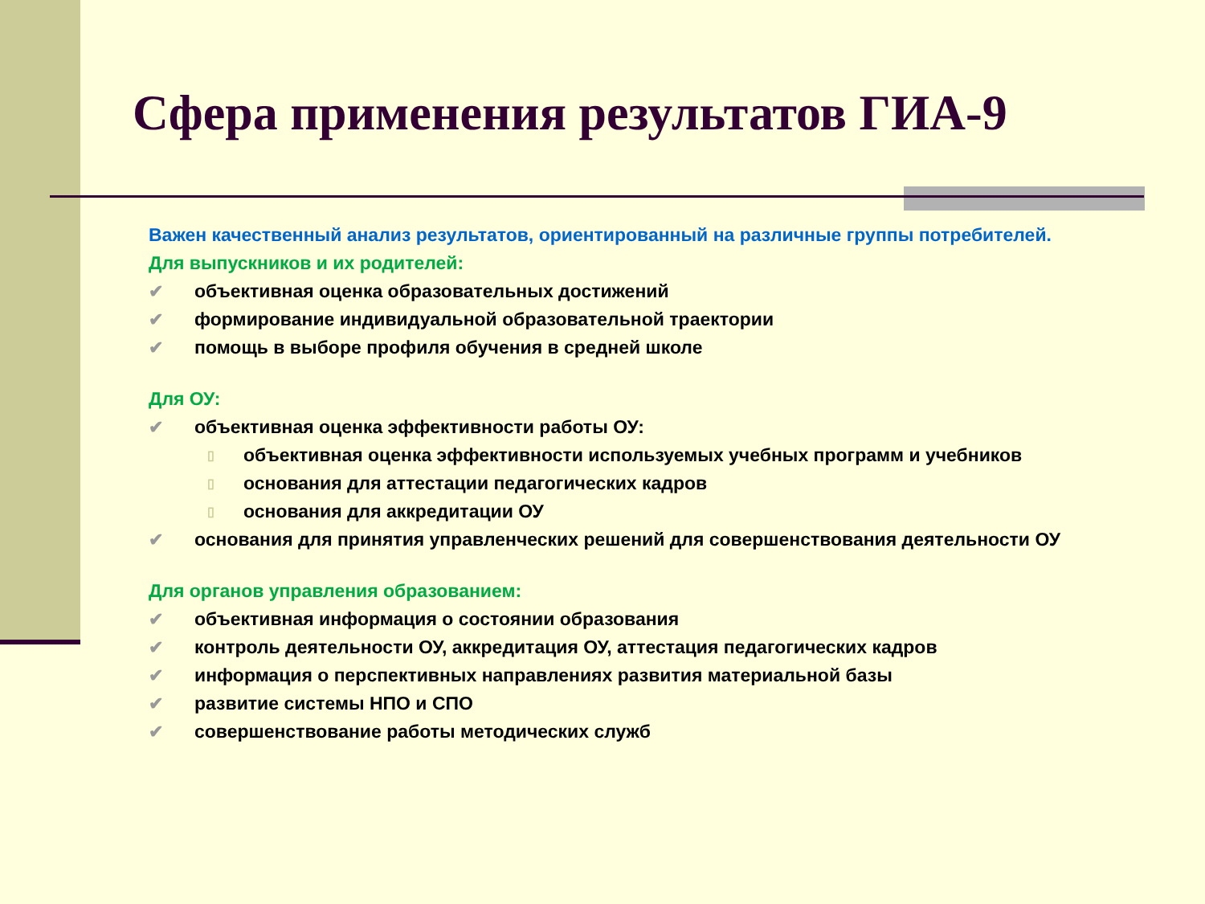Сфера применения результатов ГИА-9
Важен качественный анализ результатов, ориентированный на различные группы потребителей.
Для выпускников и их родителей:
✔ объективная оценка образовательных достижений
✔ формирование индивидуальной образовательной траектории
✔ помощь в выборе профиля обучения в средней школе
Для ОУ:
✔ объективная оценка эффективности работы ОУ:
▯ объективная оценка эффективности используемых учебных программ и учебников
▯ основания для аттестации педагогических кадров
▯ основания для аккредитации ОУ
✔ основания для принятия управленческих решений для совершенствования деятельности ОУ
Для органов управления образованием:
✔ объективная информация о состоянии образования
✔ контроль деятельности ОУ, аккредитация ОУ, аттестация педагогических кадров
✔ информация о перспективных направлениях развития материальной базы
✔ развитие системы НПО и СПО
✔ совершенствование работы методических служб